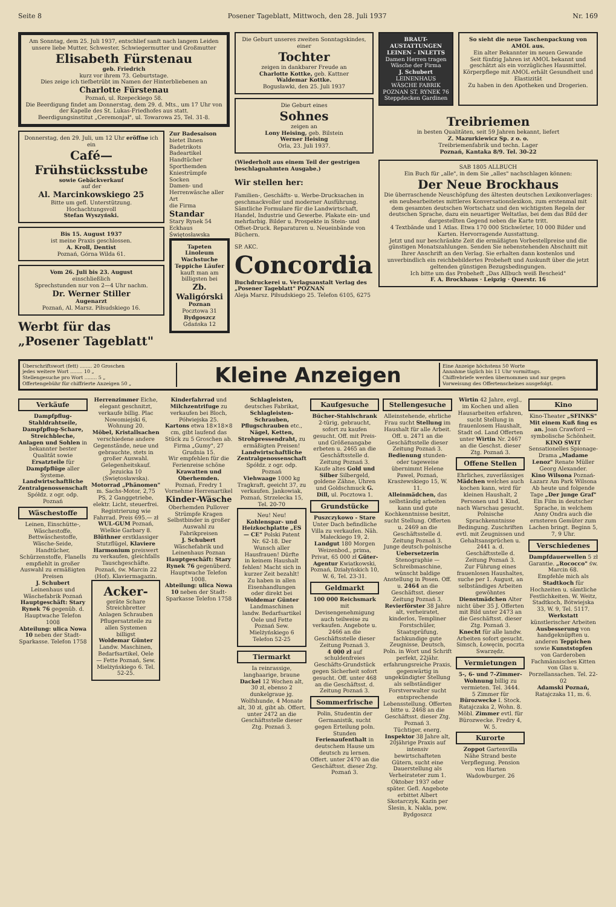Seite 8 Posener Tageblatt, Mittwoch, den 28. Juli 1937 Nr. 169
Am Sonntag, dem 25. Juli 1937, entschlief sanft nach langem Leiden unsere liebe Mutter, Schwester, Schwiegermutter und Großmutter
Elisabeth Fürstenau
geb. Friedrich
kurz vor ihrem 73. Geburtstage.
Dies zeige ich tiefbetrübt im Namen der Hinterbliebenen an
Charlotte Fürstenau
Poznań, ul. Rzepeckiego 58.
Die Beerdigung findet am Donnerstag, dem 29. d. Mts., um 17 Uhr von der Kapelle des St. Lukas-Friedhofes aus statt.
Beerdigungsinstitut „Ceremonjał", ul. Towarowa 25, Tel. 31-8.
Donnerstag, den 29. Juli, um 12 Uhr eröffne ich ein
Café—Frühstücksstube
sowie Gebäckverkauf
auf der
Al. Marcinkowskiego 25
Bitte um gefl. Unterstützung.
Hochachtungsvoll
Stefan Wyszyński.
Bis 15. August 1937
ist meine Praxis geschlossen.
A. Kroll, Dentist
Poznań, Górna Wilda 61.
Vom 26. Juli bis 23. August
einschließlich
Sprechstunden nur von 2—4 Uhr nachm.
Dr. Werner Stiller
Augenarzt
Poznań, Al. Marsz. Piłsudskiego 16.
Werbt für das „Posener Tageblatt"
Zur Badesaison
bietet Ihnen
Badetrikots
Badeartikel
Handtücher
Sporthemden
Kniestrümpfe
Socken
Damen- und Herrenwäsche aller Art
die Firma
Standar
Stary Rynek 54
Eckhaus Świętosławska
Tapeten Linoleum Wachstuche Teppiche Läufer
kauft man am billigsten bei
Zb. Waligórski
Poznan
Pocztowa 31
Bydgoszcz
Gdańska 12
Die Geburt unseres zweiten Sonntagskindes, einer
Tochter
zeigen in dankbarer Freude an
Charlotte Kottke, geb. Kattner
Waldemar Kottke.
Bogusławki, den 25. Juli 1937
Die Geburt eines
Sohnes
zeigen an
Lony Heising, geb. Bilstein
Werner Heising
Orla, 23. Juli 1937.
(Wiederholt aus einem Teil der gestrigen beschlagnahmten Ausgabe.)
Wir stellen her:
Familien-, Geschäfts- u. Werbe-Drucksachen in geschmackvoller und moderner Ausführung. Sämtliche Formulare für die Landwirtschaft, Handel, Industrie und Gewerbe. Plakate ein- und mehrfarbig. Bilder u. Prospekte in Stein- und Offset-Druck. Reparaturen u. Neueinbände von Büchern.
SP. AKC.
Concordia
Buchdruckerei u. Verlagsanstalt Verlag des „Posener Tageblatt" POZNAŃ
Aleja Marsz. Piłsudskiego 25. Telefon 6105, 6275
BRAUT-AUSTATTUNGEN LEINEN - INLETTS
Damen Herren tragen Wäsche der Firma
J. Schubert
LEINENHAUS WÄSCHE FABRIK
POZNAN ST. RYNEK 76
Steppdecken Gardinen
So sieht die neue Taschenpackung von AMOL aus.
Ein alter Bekannter im neuen Gewande
Seit fünfzig Jahren ist AMOL bekannt und geschätzt als ein vorzügliches Hausmittel.
Körperpflege mit AMOL erhält Gesundheit und Elastizität
Zu haben in den Apotheken und Drogerien.
Treibriemen
in besten Qualitäten, seit 59 Jahren bekannt, liefert
Z. Mazurkiewicz Sp. z o. o.
Treibriemenfabrik und techn. Lager
Poznań, Kantaka 8/9. Tel. 30-22
SAB 1805 ALLBUCH
Ein Buch für „alle", in dem Sie „alles" nachschlagen können:
Der Neue Brockhaus
Die überraschende Neuschöpfung des ältesten deutschen Lexikonverlages: ein neubearbeitetes mittleres Konversationslexikon, zum erstenmal mit dem gesamten deutschen Wortschatz und den wichtigsten Regeln der deutschen Sprache, dazu ein neuartiger Weltatlas, bei dem das Bild der dargestellten Gegend neben die Karte tritt.
4 Textbände und 1 Atlas. Etwa 170 000 Stichwörter, 10 000 Bilder und Karten. Hervorragende Ausstattung.
Jetzt und nur beschränkte Zeit die ermäßigten Vorbestellpreise und die günstigen Monatszahlungen. Senden Sie nebenstehenden Abschnitt mit Ihrer Anschrift an den Verlag. Sie erhalten dann kostenlos und unverbindlich ein reichbebildertes Probeheft und Auskunft über die jetzt geltenden günstigen Bezugsbedingungen.
Ich bitte um das Probeheft „Das Allbuch weiß Bescheid"
F. A. Brockhaus · Leipzig · Querstr. 16
Überschriftswort (fett) ........ 20 Groschen
jedes weitere Wort ........ 10 „
Stellengesuche pro Wort ........ 5 „
Offertengebühr für chiffrierte Anzeigen 50 „
Kleine Anzeigen
Eine Anzeige höchstens 50 Worte
Annahme täglich bis 11 Uhr vormittags.
Chiffrebriefe werden übernommen und nur gegen Vorweisung des Offertenscheines ausgefolgt.
Verkäufe
Dampfpflug-Stahldrahtseile, Dampfpflug-Schare, Streichbleche, Anlagen und Sohlen in bekannter bester Qualität sowie Ersatzteile für Dampfpflüge aller Systeme.
Landwirtschaftliche Zentralgenossenschaft Spółdz. z ogr. odp. Poznań
Wäschestoffe
Leinen, Einschütte-, Wäschestoffe, Bettwäschestoffe, Wäsche-Seide, Handtücher, Schürzenstoffe, Flanells empfiehlt in großer Auswahl zu ermäßigten Preisen
J. Schubert
Leinenhaus und Wäschefabrik Poznań
Hauptgeschäft: Stary Rynek 76 gegenüb. d. Hauptwache Telefon 1008
Abteilung: ulica Nowa 10 neben der Stadt-Sparkasse. Telefon 1758
Herrenzimmer Eiche, elegant geschnitzt, verkaufe billig. Plac Nowomiejski 6, Wohnung 20.
Möbel, Kristallsachen verschiedene andere Gegenstände, neue und gebrauchte, stets in großer Auswahl. Gelegenheitskauf. Jezuicka 10 (Świętosławska).
Motorrad „Phänomen" m. Sachs-Motor, 2,75 PS, 2 Ganggetriebe, elektr. Licht, steuerfrei. Registrierung wie Fahrrad. Preis 695.— zł
WUL-GUM Poznań, Wielkie Garbary 8.
Blüthner erstklassiger Stutzflügel, Klaviere Harmonium preiswert zu verkaufen, gleichfalls Tauschgeschäfte. Poznań, św. Marcin 22 (Hof). Klaviermagazin.
Acker-
geräte Schare Streichbretter Anlagen Schrauben Pflugersatzteile zu allen Systemen billigst
Woldemar Günter Landw. Maschinen, Bedarfsartikel, Oele — Fette Poznań, Sew. Mielżyńskiego 6. Tel. 52-25.
Kinderfahrrad und Milchzentrifuge zu verkaufen bei Bloch, Półwiejska 25.
Kartons etwa 18×18×8 cm, gibt laufend das Stück zu 5 Groschen ab. Firma „Gumy", 27 Grudnia 15.
Wir empfehlen für die Ferienreise schöne Krawatten und Oberhemden.
Poznań, Fredry 1 Vornehme Herrenartikel
Kinder-Wäsche
Oberhemden Pullover Strümpfe Kragen Selbstbinder in großer Auswahl zu Fabrikpreisen
J. Schubert Wäschefabrik und Leinenhaus Poznan
Hauptgeschäft: Stary Rynek 76 gegenüberd. Hauptwache Telefon 1008.
Abteilung: ulica Nowa 10 neben der Stadt-Sparkasse Telefon 1758
Schlagleisten, deutsches Fabrikat, Schlagleisten-Schrauben, Pflugschrauben etc., Nägel, Ketten, Strohpressendraht, zu ermäßigten Preisen!
Landwirtschaftliche Zentralgenossenschaft Spółdz. z ogr. odp. Poznań
Viehwaage 1000 kg Tragkraft, geeicht 37, zu verkaufen. Jankowiak, Poznań, Strzelecka 15, Tel. 20-70
Neu! Neu!
Kohlenspar- und Heizkochplatte „ES — CE" Polski Patent Nr. 62-18. Der Wunsch aller Hausfrauen! Dürfte in keinem Haushalt fehlen! Macht sich in kurzer Zeit bezahlt! Zu haben in allen Eisenhandlungen oder direkt bei Woldemar Günter Landmaschinen landw. Bedarfsartikel Oele und Fette Poznań Sew. Mielżyńskiego 6 Telefon 52-25
Tiermarkt
Ia reinrassige, langhaarige, braune Dackel 12 Wochen alt, 30 zł, ebenso 2 dunkelgraue jg. Wolfshunde, 4 Monate alt, 30 zł, gibt ab. Offert. unter 2472 an die Geschäftsstelle dieser Ztg. Poznań 3.
Kaufgesuche
Bücher-Stahlschrank 2-türig, gebraucht, sofort zu kaufen gesucht. Off. mit Preis- und Größenangabe erbeten u. 2465 an die Geschäftsstelle d. Zeitung Poznań 3.
Kaufe altes Gold und Silber Silbergeld, goldene Zähne, Uhren und Goldschmuck G. Dill, ul. Pocztowa 1.
Grundstücke
Puszczykowo - Stare Unter Dach befindliche Villa zu verkaufen. Näh. Małeckiego 19, 2.
Landgut 180 Morgen Weizenbod., prima, Privat, 65 000 zł Güter-Agentur Kwiatkowski, Poznań, Działyńskich 10, W. 6, Tel. 23-31.
Geldmarkt
100 000 Reichsmark mit Devisengenehmigung auch teilweise zu verkaufen. Angebote u. 2466 an die Geschäftsstelle dieser Zeitung Poznań 3.
4 000 zł auf schuldenfreies Geschäfts-Grundstück gegen Sicherheit sofort gesucht. Off. unter 468 an die Geschäftsst. d. Zeitung Poznań 3.
Sommerfrische
Polin, Studentin der Germanistik, sucht gegen Erteilung poln. Stunden Ferienaufenthalt in deutschem Hause um deutsch zu lernen. Offert. unter 2470 an die Geschäftsst. dieser Ztg. Poznań 3.
Stellengesuche
Alleinstehende, ehrliche Frau sucht Stellung im Haushalt für alle Arbeit. Off. u. 2471 an die Geschäftsstelle dieser Zeitung Poznań 3.
Bedienung stunden- oder tageweise übernimmt Helene Pawel, Poznań, Krasżewskiego 15, W. 11.
Alleinmädchen, das selbständig arbeiten kann und gute Kochkenntnisse besitzt, sucht Stellung. Offerten u. 2469 an die Geschäftsstelle d. Zeitung Poznań 3.
Junge deutsch-polnische Uebersetzerin Stenographie — Schreibmaschine, wünscht baldige Anstellung in Posen. Off. u. 2464 an die Geschäftsst. dieser Zeitung Poznań 3.
Revierförster 38 Jahre alt, verheiratet, kinderlos, Templiner Forstschüler, Staatsprüfung, fachkundige gute Zeugnisse, Deutsch, Poln. in Wort und Schrift perfekt, 22jähr. erfahrungsreiche Praxis, gegenwärtig in ungekündigter Stellung als selbständiger Forstverwalter sucht entsprechende Lebensstellung. Offerten bitte u. 2468 an die Geschäftsst. dieser Ztg. Poznań 3.
Tüchtiger, energ. Inspektor 38 Jahre alt, 20jährige Praxis auf intensiv bewirtschafteten Gütern, sucht eine Dauerstellung als Verheirateter zum 1. Oktober 1937 oder später. Gefl. Angebote erbittet Albert Skotarczyk, Kazin per Ślesin, k. Nakla, pow. Bydgoszcz
Wirtin 42 Jahre, evgl., im Kochen und allen Hausarbeiten erfahren, sucht Stellung in frauenlosem Haushalt, Stadt od. Land Offerten unter Wirtin Nr. 2467 an die Geschst. dieser Ztg. Poznań 3.
Offene Stellen
Ehrliches, zuverlässiges Mädchen welches auch kochen kann, wird für kleinen Haushalt, 2 Personen und 1 Kind, nach Warschau gesucht. Polnische Sprachkenntnisse Bedingung. Zuschriften evtl. mit Zeugnissen und Gehaltsansprüchen u. 2441 a. d. Geschäftsstelle d. Zeitung Poznań 3.
Zur Führung eines frauenlosen Haushaltes, suche per 1. August, an selbständiges Arbeiten gewöhntes Dienstmädchen Alter nicht über 35 J. Offerten mit Bild unter 2473 an die Geschäftsst. dieser Ztg. Poznań 3.
Knecht für alle landw. Arbeiten sofort gesucht. Simsch, Łowęcin, poczta Swarzędz.
Vermietungen
5-, 6- und 7-Zimmer-Wohnung billig zu vermieten. Tel. 3444.
5 Zimmer für Bürozwecke I. Stock. Ratajczaka 2, Wohn. 8.
Möbl. Zimmer evtl. für Bürozwecke. Fredry 4, W. 5.
Kurorte
Zoppot Gartenvilla Nähe Strand beste Verpflegung. Pension von Harten Wadowburger. 26
Kino
Kino-Theater „SFINKS" Mit einem Kuß fing es an. Joan Crawford — symbolische Schönheit.
KINO ŚWIT Sensationelles Spionage-Drama „Madame Lenoz" Renate Müller Georg Alexander.
Kino Wilsona Poznań-Łazarz Am Park Wilsona Ab heute und folgende Tage „Der junge Graf" Ein Film in deutscher Sprache, in welchem Anny Ondra auch die ernsteren Gemüter zum Lachen bringt. Beginn 5, 7, 9 Uhr.
Verschiedenes
Dampfdauerwellen 5 zł Garantie. „Rococco" św. Marcin 68.
Empfehle mich als Stadtkoch für Hochzeiten u. sämtliche Festlichkeiten. W. Weitz, Stadtkoch, Bótwiejska 33, W. 9, Tel. 5117.
Werkstatt künstlerischer Arbeiten Ausbesserung von handgeknüpften u. anderen Teppichen sowie Kunststopfen von Garderoben Fachmännisches Kitten von Glas u. Porzellansachen. Tel. 22-02
Adamski Poznań, Ratajczaka 11, m. 6.